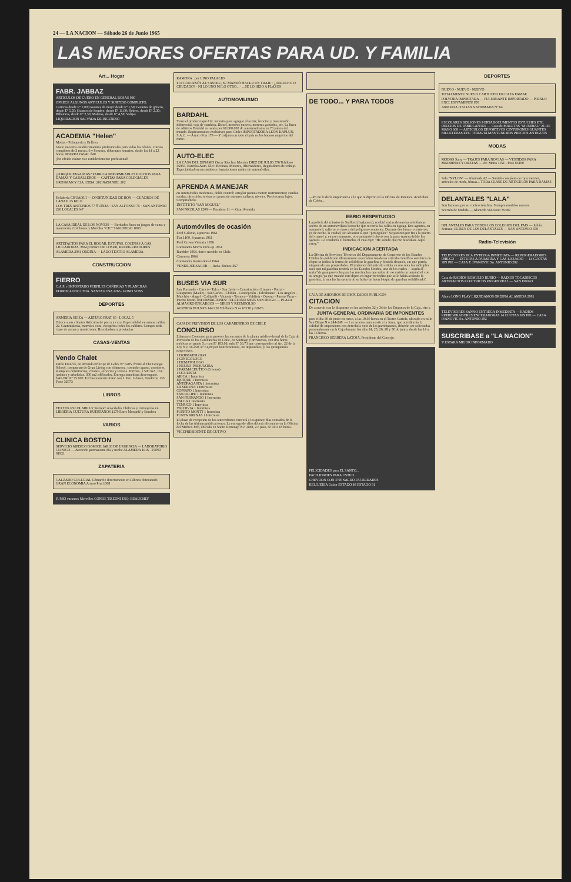24 — LA NACION — Sábado 26 de Junio 1965
LAS MEJORES OFERTAS PARA UD. Y FAMILIA
Art... Hogar
FABR. JABBAZ
ARTICULOS DE CUERO EN GENERAL ROSAS 930
OFRECE ALGUNOS ARTICULOS Y SURTIDO COMPLETO.
Carteras desde Eº 7,00; Guantes de mujer desde Eº 1,50; Guantes de género, desde Eº 5,50; Guantes de hombre, desde Eº 11,00; Sobres, desde Eº 2,30; Billeteras, desde Eº 2,30; Maletas, desde Eº 4,50; Valijas.
LIQUIDACION SALVADA DE INCENDIO
ACADEMIA "Helen"
Modas - Peluquería y Belleza
Visite nuestros establecimientos profesionales para todas las edades. Cursos completos de 3 meses, 6 y 8 meses, diferentes horarios, desde las 14 a 22 horas. IRARRAZAVAL 840
¡No olvide visitar este establecimiento profesional!
¿PORQUE PAGA MAS? FABRICA IMPERMEABLES PILOTOS PARA DAMAS Y CABALLEROS — CAPITAS PARA COLEGIALES
GROSMAN Y CIA. LTDA. 202 NATANIEL 202
Heladería CHUAQUI — OPORTUNIDAD DE HOY — CUADROS DE LANA E 25 KILO
LOS TRES ANTONIOS 77 ÑUÑOA · SAN ALFONSO 75 · SAN ANTONIO 226 LOCALES 6-7
LA CASA IDEAL DE LOS NOVIOS — Bordados finos en juegos de cama y mantelería. Colchones y Muebles "CIC" SAN DIEGO 1000
ARTEFACTOS PARA EL HOGAR, ESTUFAS, COCINAS A GAS, LICUADORAS, MAQUINAS DE COSER, REFRIGERADORES
ALAMEDA 2981 ORDINA — LADO TEATRO ALAMEDA
CONSTRUCCION
FIERRO
C.A.P. e IMPORTADO PERFILES CAÑERIAS Y PLANCHAS
FERROGLOBO LTDA. SANTA ROSA 2265 - FONO 52795
DEPORTES
ARMERIA SUIZA — ARTURO PRAT 60 - LOCAL 5
Ofrece a sus clientes Artículos de pesca y caza. Especialidad en armas calibre 22. Cantimploras, morrales caza, escopetas todos los calibres. Compra toda clase de armas y municiones. Reembolsos a provincias
CASAS-VENTAS
Vendo Chalet
Estilo Francés, en Avenida Príncipe de Gales Nº 6205, frente al The Grange School, compuesto de Gran Living con chimenea, comedor aparte, escritorio, 4 amplios dormitorios, 2 baños, servicios y terraza. Terreno, 1.500 m2., con jardines y arboledas. 300 m2 edificados. Entrega inmediata desocupado. VALOR: Eº 75.000. Exclusivamente tratar con J. Fco. Gómez, Tenderini 133. Fono 32073
LIBROS
TEXTOS ESCOLARES Y Siempre novedades Chilenas y extranjeras en LIBRERIA CULTURA HUERFANOS 1179 Entre Morandé y Bandera
VARIOS
CLINICA BOSTON
SERVICIO MEDICO DOMICILIARIO DE URGENCIA — LABORATORIO CLINICO — Atención permanente día y noche ALAMEDA 1616 - FONO 81921
ZAPATERIA
CALZADO COLEGIAL Cómprelo directamente en Fábrica obteniendo GRAN ECONOMIA Arturo Prat 1068
JUNIO curantos Mervilles CONDE TIZZONI ESQ. BEAUCHEF
RAMONA por LINO PALACIO
FUI CON JESÚS AL SASTRE, SE MANDÓ HACER UN TRAJE · ¿DERECHO O CRUZADO? · NI LO UNO NI LO OTRO... · ...SE LO HIZO A PLAZOS
AUTOMOVILISMO
BARDAHL
Tiene el producto que Ud. necesita para agregar al aceite, bencina y transmisión diferencial, caja de cambios, Diesel, motores nuevos, motores gastados, etc. La línea de aditivos Bardahl es usada por 60.000.000 de automovilistas en 73 países del mundo. Representantes exclusivos para Chile: IMPORTADORA LEON KAPLUN, S.A.C. — Arturo Prat 179 — Y exíjalos en todo el país en los buenos negocios del ramo.
AUTO-ELEC
LA CASA DEL DINAMO Oscar Sánchez Morales DIEZ DE JULIO 376 Teléfono 36955. Baterías Auto. Elec. Bocinas, Motores, Alternadores, Reguladores de voltaje. Especialidad en encendidos e instalaciones radios de automóviles.
APRENDA A MANEJAR
en automóviles modernos, doble control; arreglar pannes motor; instrumentos; cambio ruedas; dirección; revisar en pozos de nuestros talleres, niveles. Precios más bajos. Compruébelo.
INSTITUTO "SAN MIGUEL"
SAN NICOLAS 1209 — Paradero 11 — Gran Avenida
Automóviles de ocasión
Ford Galaxie, 4 puertas 1961
Fiat 1100, 4 puertas 1961
Ford Crown Victoria 1956
Camioneta Morris Pick-up 1961
Rambler 1954, único modelo en Chile.
Citroneta 1964
Camioneta International 1964
VENDE JORSACOR — Avda. Bulnes 367
BUSES VIA SUR
San Fernando - Curicó - Talca - San Javier - Constitución - Linares - Parral - Cauquenes (Maule) - San Carlos - Chillán - Concepción - Talcahuano - Los Angeles - Mulchén - Angol - Collipulli - Victoria - Temuco - Valdivia - Osorno - Puerto Varas - Puerto Montt. INFORMACIONES: TELEFONO 68625 SAN DIEGO — PLAZA ALMAGRO ENCARGOS — GIROS Y REEMBOLSO
AVENIDA BULNES 144/150 Teléfonos N.os 67210 y 62676
CAJA DE PREVISION DE LOS CARABINEROS DE CHILE
CONCURSO
Llámase a Concurso para proveer las vacantes de la planta médico-dental de la Caja de Previsión de los Carabineros de Chile, en Santiago y provincias, con dos horas médicas en grado 5.o con Eº 183,66, más Eº 36,73 que corresponden al Art. 22 de la Ley N.o 16.250, Eº 61,00 por bonificaciones, no imponibles, y los quinquenios respectivos.
1 DERMATOLOGO
1 GINECOLOGO
1 HEMATOLOGO
1 NEURO-PSIQUIATRA
1 FARMACEUTICO (6 horas)
1 OCULISTA
ARICA 1 Internista
IQUIQUE 1 Internista
ANTOFAGASTA 1 Internista
LA SERENA 1 Internista
COPIAPO 1 Internista
SAN FELIPE 1 Internista
SAN FERNANDO 1 Internista
TALCA 1 Internista
TEMUCO 1 Internista
VALDIVIA 1 Internista
PUERTO MONTT 1 Internista
PUNTA ARENAS 1 Internista
El plazo de recepción de los antecedentes vencerá a los quince días contados de la fecha de las últimas publicaciones. La entrega de ellos deberá efectuarse en la Oficina del Médico Jefe, ubicada en Santo Domingo N.o 1188, 2.o piso, de 10 a 18 horas.
VICEPRESIDENTE EJECUTIVO
DE TODO... Y PARA TODOS
—Yo no le daría importancia a lo que te dijeron en la Oficina de Patentes. Acuérdate de Colón...
EBRIO RESPETUOSO
La policía del tránsito de Stafford (Inglaterra), recibió varias denuncias telefónicas acerca de un automovilista borracho que recorría las calles en zigzag. Dos agentes, en automóvil, salieron en busca del peligroso conductor. Durante dos horas recorrieron, ya de noche, la ciudad, sin alcanzar al que "perseguían". Se pararon por fin a la puerta del cuartel y, en ese momento, otro automóvil chocó con la parte trasera del de los agentes. Lo conducía el borracho, el cual dijo: "He sabido que me buscaban. Aquí estoy."
INDICACION ACERTADA
La Oficina de Servicios Técnicos del Departamento de Comercio de los Estados Unidos ha publicado últimamente una traducción de un artículo científico soviético en el que se indica la forma de solidificar la gasolina y licuarla después, sin que pierda ninguna de sus propiedades. El traductor del artículo señala en una nota los múltiples usos que tal gasolina tendría en los Estados Unidos, uno de los cuales —según él— sería "de gran provecho para las muchachas que salen de excursión en automóvil con su amigo, ya que cuando éste dijera en lugar recóndito que se le había acabado la gasolina, la muchacha sacaría de su bolso un buen bloque de gasolina solidificada".
CAJA DE AHORROS DE EMPLEADOS PUBLICOS
CITACION
De acuerdo con lo dispuesto en los artículos 32 y 34 de los Estatutos de la Caja, cito a
JUNTA GENERAL ORDINARIA DE IMPONENTES
para el día 30 de junio en curso, a las 19.30 horas en el Teatro Cariola, ubicado en calle San Diego N.o 244-248. — Las tarjetas para asistir a la Junta, que acreditarán la calidad de imponentes con derecho a voto de los participantes, deberán ser solicitadas personalmente en la Caja durante los días 24, 25, 26, 28 y 30 de junio, desde las 14 a las 16 horas.
FRANCISCO HERRERA LATOJA, Presidente del Consejo.
FELICIDADES para EL SANTO...
FACILIDADES PARA USTED...
CHEVRON CON Eº20 SALDO FACILIDADES
RELOJERIA Gabor ESTADO 48 ESTADO 91
DEPORTES
NUEVO - NUEVO - NUEVO
TOTALMENTE NUEVO CARTUCHO DE CAZA FAMAE
POLVORA IMPORTADA — FULMINANTE IMPORTADO — PIDALO EXCLUSIVAMENTE EN
ARMERIA ITALIANA AHUMADA Nº 64
ESCOLARES BOLSONES PORTADOCUMENTOS ESTUCHES ETC. PRECIOS DE FABRICANTES — Casa de MALETAS "MUNDIAL" 21 DE MAYO 668 — ARTICULOS DEPORTIVOS CINTURONES GUANTES BILLETERAS ETC. TODAVIA MANTENEMOS PRECIOS ANTIGUOS
MODAS
MODAS Sany — TRAJES PARA NOVIAS — VESTIDOS PARA MADRINAS Y FIESTAS — Av. Matta 1151 - fono 85180
Sala "NYLON" — Ahumada 42 — Surtido completo en ropa interior, artículos de moda, blusas... TODA CLASE DE ARTICULOS PARA DAMAS
DELANTALES "LALA"
Son famosos por su confección fina. Siempre modelos nuevos.
Sección de Medida — Alameda 566 Fono 35389
DELANTALES PARA TODOS LOS COLEGIOS DEL PAIS — Julián Serrano, EL REY DE LOS DELANTALES — SAN ANTONIO 558
Radio-Televisión
TELEVISORES RCA ENTREGA INMEDIATA — REFRIGERADORES PHILCO — ESTUFAS A PARAFINA Y GAS LICUADO — 14 CUOTAS SIN PIE — CASA T. IVANOVIC Sn. ANTONIO 282
Casa de RADIOS ROMULIO RUBIO — RADIOS TOCADISCOS ARTEFACTOS ELECTRICOS EN GENERAL — SAN DIEGO
Ahora LONG PLAY LIQUIDAMOS ORDINA ALAMEDA 2981
TELEVISORES SANYO ENTREGA INMEDIATA — RADIOS REFRIGERADORES ENCERADORAS 14 CUOTAS SIN PIE — CASA IVANOVIC Sn. ANTONIO 282
SUSCRIBASE a "LA NACION"
Y ESTARA MEJOR INFORMADO